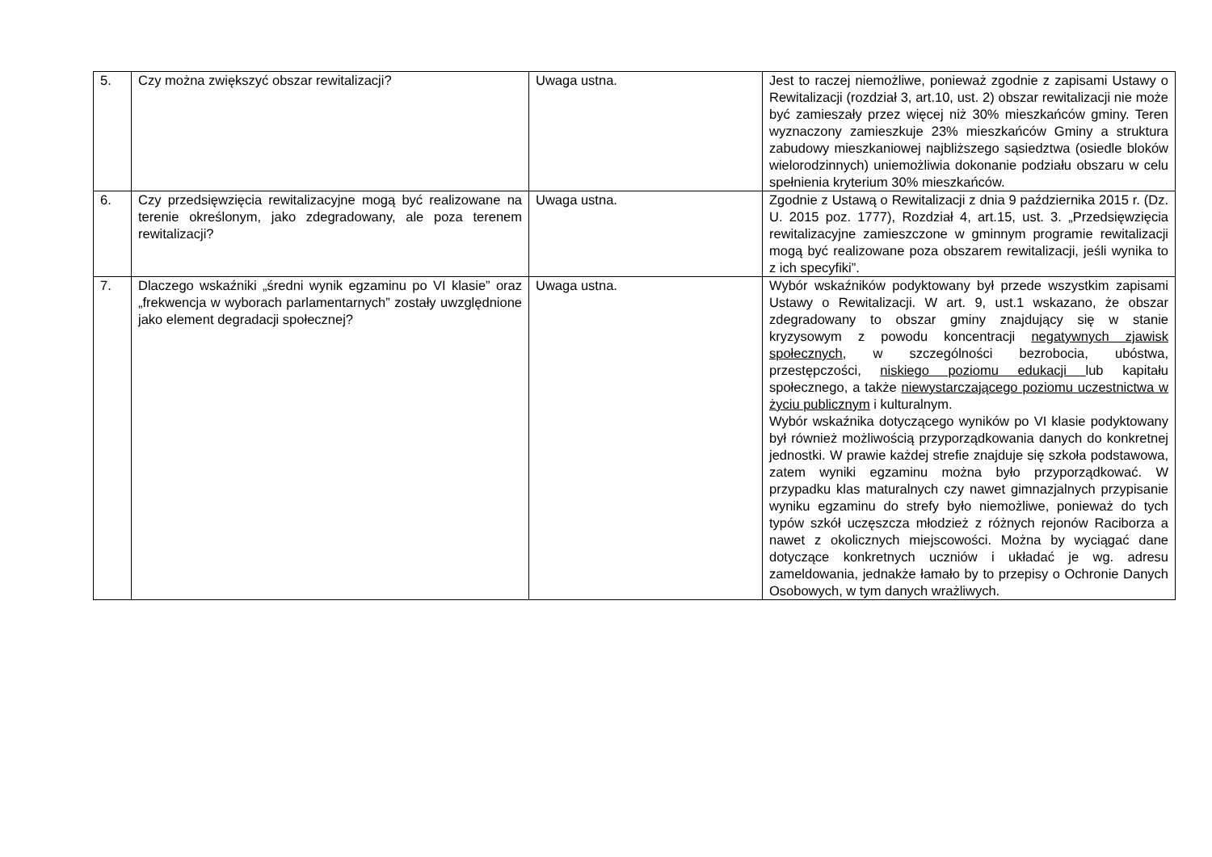| 5. | Czy można zwiększyć obszar rewitalizacji? | Uwaga ustna. | Jest to raczej niemożliwe, ponieważ zgodnie z zapisami Ustawy o Rewitalizacji (rozdział 3, art.10, ust. 2) obszar rewitalizacji nie może być zamieszały przez więcej niż 30% mieszkańców gminy. Teren wyznaczony zamieszkuje 23% mieszkańców Gminy a struktura zabudowy mieszkaniowej najbliższego sąsiedztwa (osiedle bloków wielorodzinnych) uniemożliwia dokonanie podziału obszaru w celu spełnienia kryterium 30% mieszkańców. |
| 6. | Czy przedsięwzięcia rewitalizacyjne mogą być realizowane na terenie określonym, jako zdegradowany, ale poza terenem rewitalizacji? | Uwaga ustna. | Zgodnie z Ustawą o Rewitalizacji z dnia 9 października 2015 r. (Dz. U. 2015 poz. 1777), Rozdział 4, art.15, ust. 3. „Przedsięwzięcia rewitalizacyjne zamieszczone w gminnym programie rewitalizacji mogą być realizowane poza obszarem rewitalizacji, jeśli wynika to z ich specyfiki”. |
| 7. | Dlaczego wskaźniki „średni wynik egzaminu po VI klasie” oraz „frekwencja w wyborach parlamentarnych” zostały uwzględnione jako element degradacji społecznej? | Uwaga ustna. | Wybór wskaźników podyktowany był przede wszystkim zapisami Ustawy o Rewitalizacji. W art. 9, ust.1 wskazano, że obszar zdegradowany to obszar gminy znajdujący się w stanie kryzysowym z powodu koncentracji negatywnych zjawisk społecznych , w szczególności bezrobocia, ubóstwa, przestępczości, niskiego poziomu edukacji lub kapitału społecznego, a także niewystarczającego poziomu uczestnictwa w życiu publicznym i kulturalnym. Wybór wskaźnika dotyczącego wyników po VI klasie podyktowany był również możliwością przyporządkowania danych do konkretnej jednostki. W prawie każdej strefie znajduje się szkoła podstawowa, zatem wyniki egzaminu można było przyporządkować. W przypadku klas maturalnych czy nawet gimnazjalnych przypisanie wyniku egzaminu do strefy było niemożliwe, ponieważ do tych typów szkół uczęszcza młodzież z różnych rejonów Raciborza a nawet z okolicznych miejscowości. Można by wyciągać dane dotyczące konkretnych uczniów i układać je wg. adresu zameldowania, jednakże łamało by to przepisy o Ochronie Danych Osobowych, w tym danych wrażliwych. |